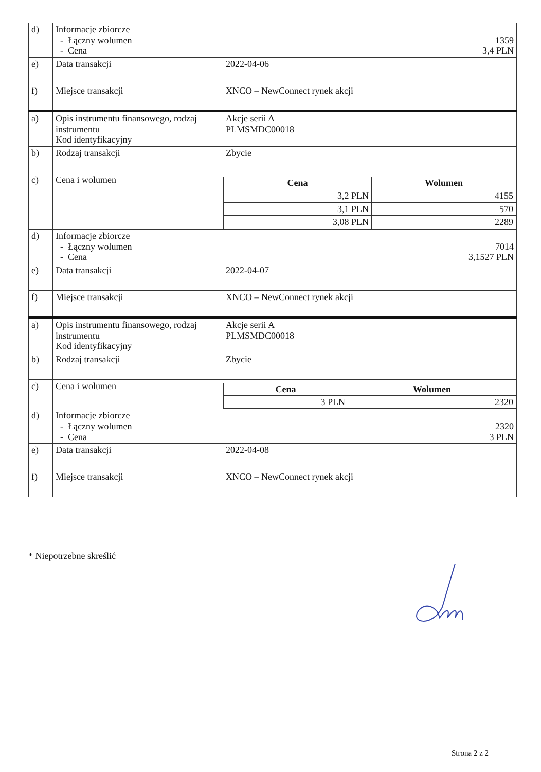| d) | Informacje zbiorcze - Łączny wolumen - Cena | 1359 3,4 PLN |
| e) | Data transakcji | 2022-04-06 |
| f) | Miejsce transakcji | XNCO – NewConnect rynek akcji |
| a) | Opis instrumentu finansowego, rodzaj instrumentu Kod identyfikacyjny | Akcje serii A PLMSMDC00018 |
| b) | Rodzaj transakcji | Zbycie |
| c) | Cena i wolumen | / Cena / Wolumen / / --- / --- / / 3,2 PLN / 4155 / / 3,1 PLN / 570 / / 3,08 PLN / 2289 / |
| d) | Informacje zbiorcze - Łączny wolumen - Cena | 7014 3,1527 PLN |
| e) | Data transakcji | 2022-04-07 |
| f) | Miejsce transakcji | XNCO – NewConnect rynek akcji |
| a) | Opis instrumentu finansowego, rodzaj instrumentu Kod identyfikacyjny | Akcje serii A PLMSMDC00018 |
| b) | Rodzaj transakcji | Zbycie |
| c) | Cena i wolumen | / Cena / Wolumen / / --- / --- / / 3 PLN / 2320 / |
| d) | Informacje zbiorcze - Łączny wolumen - Cena | 2320 3 PLN |
| e) | Data transakcji | 2022-04-08 |
| f) | Miejsce transakcji | XNCO – NewConnect rynek akcji |
* Niepotrzebne skreślić
Strona 2 z 2